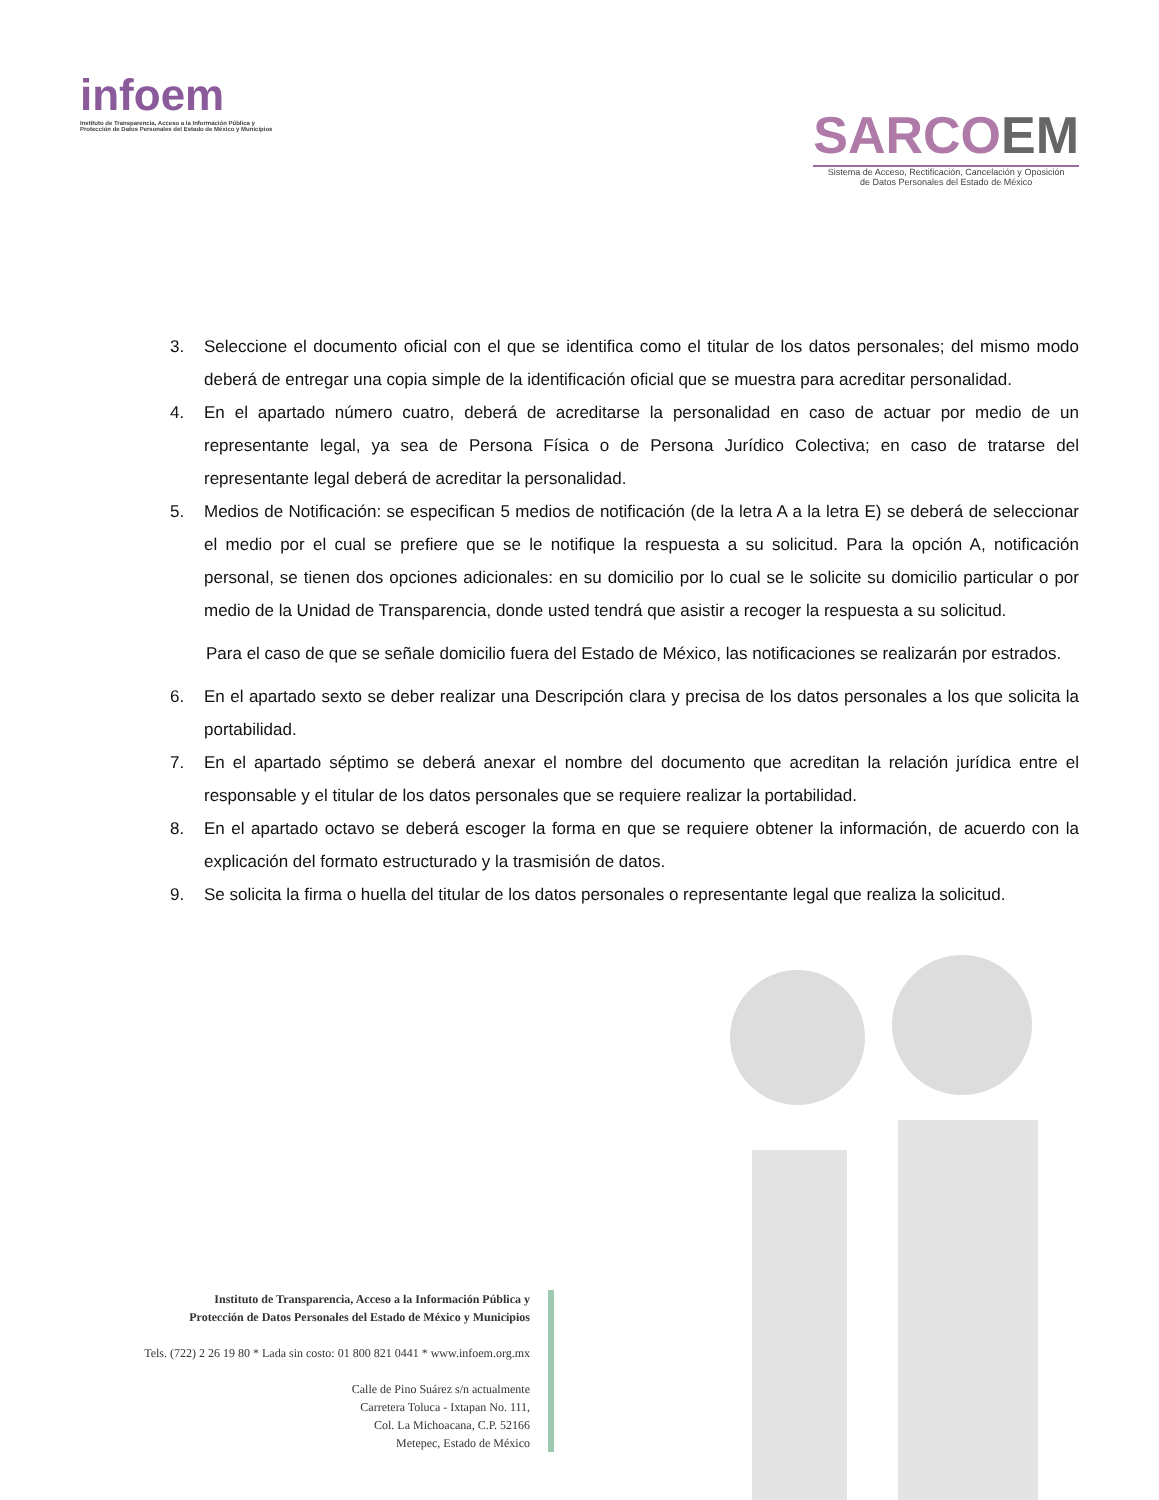infoem
Instituto de Transparencia, Acceso a la Información Pública y
Protección de Datos Personales del Estado de México y Municipios
SARCOEM
Sistema de Acceso, Rectificación, Cancelación y Oposición
de Datos Personales del Estado de México
3. Seleccione el documento oficial con el que se identifica como el titular de los datos personales; del mismo modo deberá de entregar una copia simple de la identificación oficial que se muestra para acreditar personalidad.
4. En el apartado número cuatro, deberá de acreditarse la personalidad en caso de actuar por medio de un representante legal, ya sea de Persona Física o de Persona Jurídico Colectiva; en caso de tratarse del representante legal deberá de acreditar la personalidad.
5. Medios de Notificación: se especifican 5 medios de notificación (de la letra A a la letra E) se deberá de seleccionar el medio por el cual se prefiere que se le notifique la respuesta a su solicitud. Para la opción A, notificación personal, se tienen dos opciones adicionales: en su domicilio por lo cual se le solicite su domicilio particular o por medio de la Unidad de Transparencia, donde usted tendrá que asistir a recoger la respuesta a su solicitud.
Para el caso de que se señale domicilio fuera del Estado de México, las notificaciones se realizarán por estrados.
6. En el apartado sexto se deber realizar una Descripción clara y precisa de los datos personales a los que solicita la portabilidad.
7. En el apartado séptimo se deberá anexar el nombre del documento que acreditan la relación jurídica entre el responsable y el titular de los datos personales que se requiere realizar la portabilidad.
8. En el apartado octavo se deberá escoger la forma en que se requiere obtener la información, de acuerdo con la explicación del formato estructurado y la trasmisión de datos.
9. Se solicita la firma o huella del titular de los datos personales o representante legal que realiza la solicitud.
Instituto de Transparencia, Acceso a la Información Pública y
Protección de Datos Personales del Estado de México y Municipios
Tels. (722) 2 26 19 80 * Lada sin costo: 01 800 821 0441 * www.infoem.org.mx
Calle de Pino Suárez s/n actualmente
Carretera Toluca - Ixtapan No. 111,
Col. La Michoacana, C.P. 52166
Metepec, Estado de México